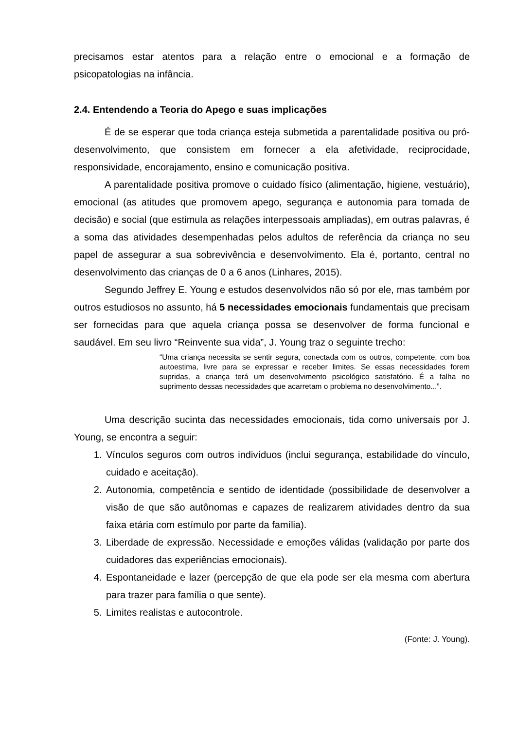precisamos estar atentos para a relação entre o emocional e a formação de psicopatologias na infância.
2.4. Entendendo a Teoria do Apego e suas implicações
É de se esperar que toda criança esteja submetida a parentalidade positiva ou pró-desenvolvimento, que consistem em fornecer a ela afetividade, reciprocidade, responsividade, encorajamento, ensino e comunicação positiva.
A parentalidade positiva promove o cuidado físico (alimentação, higiene, vestuário), emocional (as atitudes que promovem apego, segurança e autonomia para tomada de decisão) e social (que estimula as relações interpessoais ampliadas), em outras palavras, é a soma das atividades desempenhadas pelos adultos de referência da criança no seu papel de assegurar a sua sobrevivência e desenvolvimento. Ela é, portanto, central no desenvolvimento das crianças de 0 a 6 anos (Linhares, 2015).
Segundo Jeffrey E. Young e estudos desenvolvidos não só por ele, mas também por outros estudiosos no assunto, há 5 necessidades emocionais fundamentais que precisam ser fornecidas para que aquela criança possa se desenvolver de forma funcional e saudável. Em seu livro “Reinvente sua vida”, J. Young traz o seguinte trecho:
“Uma criança necessita se sentir segura, conectada com os outros, competente, com boa autoestima, livre para se expressar e receber limites. Se essas necessidades forem supridas, a criança terá um desenvolvimento psicológico satisfatório. É a falha no suprimento dessas necessidades que acarretam o problema no desenvolvimento...”.
Uma descrição sucinta das necessidades emocionais, tida como universais por J. Young, se encontra a seguir:
1. Vínculos seguros com outros indivíduos (inclui segurança, estabilidade do vínculo, cuidado e aceitação).
2. Autonomia, competência e sentido de identidade (possibilidade de desenvolver a visão de que são autônomas e capazes de realizarem atividades dentro da sua faixa etária com estímulo por parte da família).
3. Liberdade de expressão. Necessidade e emoções válidas (validação por parte dos cuidadores das experiências emocionais).
4. Espontaneidade e lazer (percepção de que ela pode ser ela mesma com abertura para trazer para família o que sente).
5. Limites realistas e autocontrole.
(Fonte: J. Young).